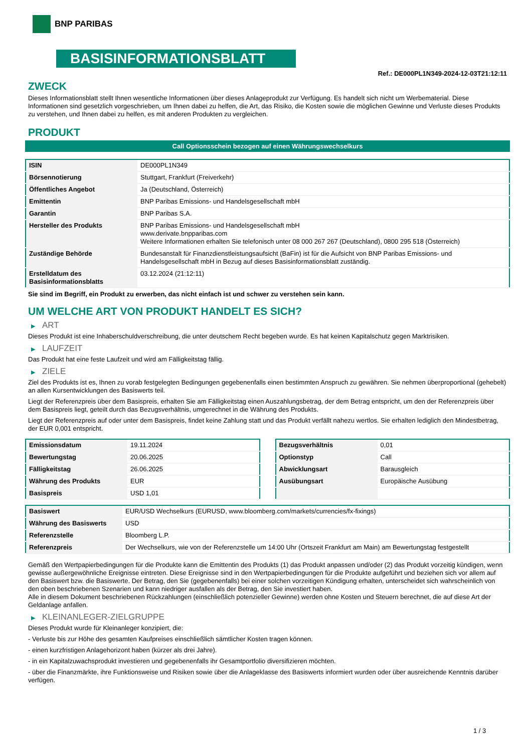BNP PARIBAS
BASISINFORMATIONSBLATT
Ref.: DE000PL1N349-2024-12-03T21:12:11
ZWECK
Dieses Informationsblatt stellt Ihnen wesentliche Informationen über dieses Anlageprodukt zur Verfügung. Es handelt sich nicht um Werbematerial. Diese Informationen sind gesetzlich vorgeschrieben, um Ihnen dabei zu helfen, die Art, das Risiko, die Kosten sowie die möglichen Gewinne und Verluste dieses Produkts zu verstehen, und Ihnen dabei zu helfen, es mit anderen Produkten zu vergleichen.
PRODUKT
Call Optionsschein bezogen auf einen Währungswechselkurs
| ISIN | DE000PL1N349 |
| Börsennotierung | Stuttgart, Frankfurt (Freiverkehr) |
| Öffentliches Angebot | Ja (Deutschland, Österreich) |
| Emittentin | BNP Paribas Emissions- und Handelsgesellschaft mbH |
| Garantin | BNP Paribas S.A. |
| Hersteller des Produkts | BNP Paribas Emissions- und Handelsgesellschaft mbH www.derivate.bnpparibas.com Weitere Informationen erhalten Sie telefonisch unter 08 000 267 267 (Deutschland), 0800 295 518 (Österreich) |
| Zuständige Behörde | Bundesanstalt für Finanzdienstleistungsaufsicht (BaFin) ist für die Aufsicht von BNP Paribas Emissions- und Handelsgesellschaft mbH in Bezug auf dieses Basisinformationsblatt zuständig. |
| Erstelldatum des Basisinformationsblatts | 03.12.2024 (21:12:11) |
Sie sind im Begriff, ein Produkt zu erwerben, das nicht einfach ist und schwer zu verstehen sein kann.
UM WELCHE ART VON PRODUKT HANDELT ES SICH?
▶ ART
Dieses Produkt ist eine Inhaberschuldverschreibung, die unter deutschem Recht begeben wurde. Es hat keinen Kapitalschutz gegen Marktrisiken.
▶ LAUFZEIT
Das Produkt hat eine feste Laufzeit und wird am Fälligkeitstag fällig.
▶ ZIELE
Ziel des Produkts ist es, Ihnen zu vorab festgelegten Bedingungen gegebenenfalls einen bestimmten Anspruch zu gewähren. Sie nehmen überproportional (gehebelt) an allen Kursentwicklungen des Basiswerts teil.
Liegt der Referenzpreis über dem Basispreis, erhalten Sie am Fälligkeitstag einen Auszahlungsbetrag, der dem Betrag entspricht, um den der Referenzpreis über dem Basispreis liegt, geteilt durch das Bezugsverhältnis, umgerechnet in die Währung des Produkts.
Liegt der Referenzpreis auf oder unter dem Basispreis, findet keine Zahlung statt und das Produkt verfällt nahezu wertlos. Sie erhalten lediglich den Mindestbetrag, der EUR 0,001 entspricht.
| Emissionsdatum | 19.11.2024 |
| Bewertungstag | 20.06.2025 |
| Fälligkeitstag | 26.06.2025 |
| Währung des Produkts | EUR |
| Basispreis | USD 1,01 |
| Bezugsverhältnis | 0,01 |
| Optionstyp | Call |
| Abwicklungsart | Barausgleich |
| Ausübungsart | Europäische Ausübung |
| Basiswert | EUR/USD Wechselkurs (EURUSD, www.bloomberg.com/markets/currencies/fx-fixings) |
| Währung des Basiswerts | USD |
| Referenzstelle | Bloomberg L.P. |
| Referenzpreis | Der Wechselkurs, wie von der Referenzstelle um 14:00 Uhr (Ortszeit Frankfurt am Main) am Bewertungstag festgestellt |
Gemäß den Wertpapierbedingungen für die Produkte kann die Emittentin des Produkts (1) das Produkt anpassen und/oder (2) das Produkt vorzeitig kündigen, wenn gewisse außergewöhnliche Ereignisse eintreten. Diese Ereignisse sind in den Wertpapierbedingungen für die Produkte aufgeführt und beziehen sich vor allem auf den Basiswert bzw. die Basiswerte. Der Betrag, den Sie (gegebenenfalls) bei einer solchen vorzeitigen Kündigung erhalten, unterscheidet sich wahrscheinlich von den oben beschriebenen Szenarien und kann niedriger ausfallen als der Betrag, den Sie investiert haben.
Alle in diesem Dokument beschriebenen Rückzahlungen (einschließlich potenzieller Gewinne) werden ohne Kosten und Steuern berechnet, die auf diese Art der Geldanlage anfallen.
▶ KLEINANLEGER-ZIELGRUPPE
Dieses Produkt wurde für Kleinanleger konzipiert, die:
- Verluste bis zur Höhe des gesamten Kaufpreises einschließlich sämtlicher Kosten tragen können.
- einen kurzfristigen Anlagehorizont haben (kürzer als drei Jahre).
- in ein Kapitalzuwachsprodukt investieren und gegebenenfalls ihr Gesamtportfolio diversifizieren möchten.
- über die Finanzmärkte, ihre Funktionsweise und Risiken sowie über die Anlageklasse des Basiswerts informiert wurden oder über ausreichende Kenntnis darüber verfügen.
1 / 3